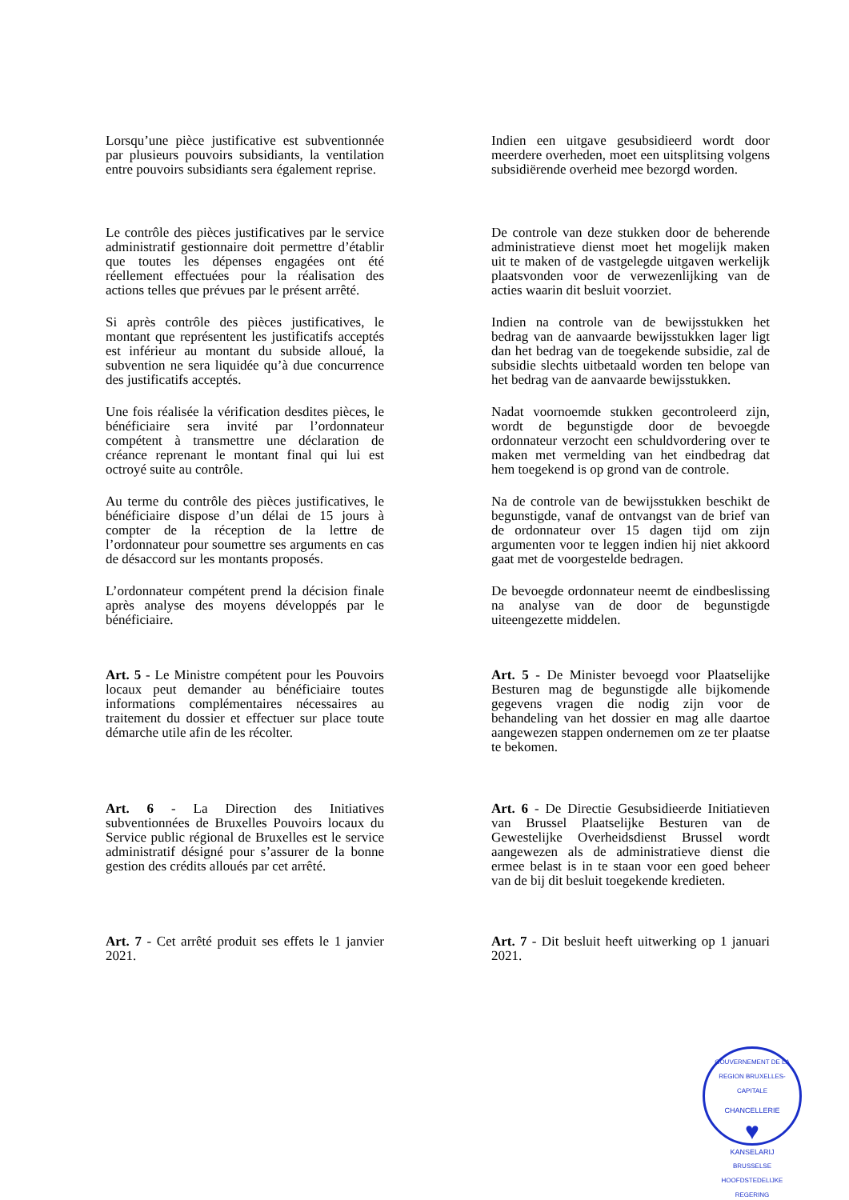Lorsqu’une pièce justificative est subventionnée par plusieurs pouvoirs subsidiants, la ventilation entre pouvoirs subsidiants sera également reprise.
Indien een uitgave gesubsidieerd wordt door meerdere overheden, moet een uitsplitsing volgens subsidiërende overheid mee bezorgd worden.
Le contrôle des pièces justificatives par le service administratif gestionnaire doit permettre d’établir que toutes les dépenses engagées ont été réellement effectuées pour la réalisation des actions telles que prévues par le présent arrêté.
Si après contrôle des pièces justificatives, le montant que représentent les justificatifs acceptés est inférieur au montant du subside alloué, la subvention ne sera liquidée qu’à due concurrence des justificatifs acceptés.
Une fois réalisée la vérification desdites pièces, le bénéficiaire sera invité par l’ordonnateur compétent à transmettre une déclaration de créance reprenant le montant final qui lui est octroyé suite au contrôle.
Au terme du contrôle des pièces justificatives, le bénéficiaire dispose d’un délai de 15 jours à compter de la réception de la lettre de l’ordonnateur pour soumettre ses arguments en cas de désaccord sur les montants proposés.
L’ordonnateur compétent prend la décision finale après analyse des moyens développés par le bénéficiaire.
De controle van deze stukken door de beherende administratieve dienst moet het mogelijk maken uit te maken of de vastgelegde uitgaven werkelijk plaatsvonden voor de verwezenlijking van de acties waarin dit besluit voorziet.
Indien na controle van de bewijsstukken het bedrag van de aanvaarde bewijsstukken lager ligt dan het bedrag van de toegekende subsidie, zal de subsidie slechts uitbetaald worden ten belope van het bedrag van de aanvaarde bewijsstukken.
Nadat voornoemde stukken gecontroleerd zijn, wordt de begunstigde door de bevoegde ordonnateur verzocht een schuldvordering over te maken met vermelding van het eindbedrag dat hem toegekend is op grond van de controle.
Na de controle van de bewijsstukken beschikt de begunstigde, vanaf de ontvangst van de brief van de ordonnateur over 15 dagen tijd om zijn argumenten voor te leggen indien hij niet akkoord gaat met de voorgestelde bedragen.
De bevoegde ordonnateur neemt de eindbeslissing na analyse van de door de begunstigde uiteengezette middelen.
Art. 5 - Le Ministre compétent pour les Pouvoirs locaux peut demander au bénéficiaire toutes informations complémentaires nécessaires au traitement du dossier et effectuer sur place toute démarche utile afin de les récolter.
Art. 5 - De Minister bevoegd voor Plaatselijke Besturen mag de begunstigde alle bijkomende gegevens vragen die nodig zijn voor de behandeling van het dossier en mag alle daartoe aangewezen stappen ondernemen om ze ter plaatse te bekomen.
Art. 6 - La Direction des Initiatives subventionnées de Bruxelles Pouvoirs locaux du Service public régional de Bruxelles est le service administratif désigné pour s’assurer de la bonne gestion des crédits alloués par cet arrêté.
Art. 6 - De Directie Gesubsidieerde Initiatieven van Brussel Plaatselijke Besturen van de Gewestelijke Overheidsdienst Brussel wordt aangewezen als de administratieve dienst die ermee belast is in te staan voor een goed beheer van de bij dit besluit toegekende kredieten.
Art. 7 - Cet arrêté produit ses effets le 1 janvier 2021.
Art. 7 - Dit besluit heeft uitwerking op 1 januari 2021.
GOUVERNEMENT DE LA REGION BRUXELLES-CAPITALE
CHANCELLERIE
♥
KANSELARIJ
BRUSSELSE HOOFDSTEDELIJKE REGERING